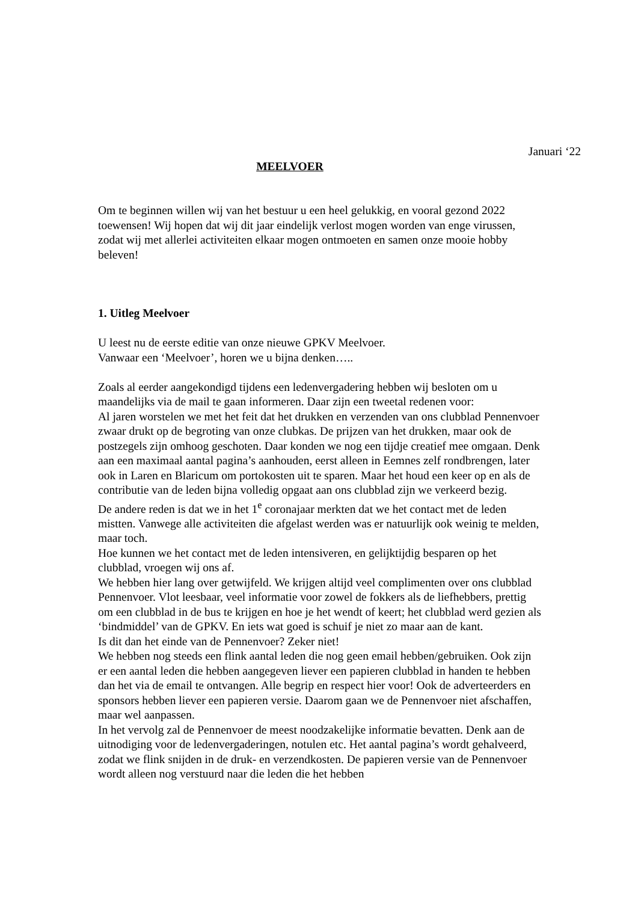Januari ‘22
MEELVOER
Om te beginnen willen wij van het bestuur u een heel gelukkig, en vooral gezond 2022 toewensen! Wij hopen dat wij dit jaar eindelijk verlost mogen worden van enge virussen, zodat wij met allerlei activiteiten elkaar mogen ontmoeten en samen onze mooie hobby beleven!
1. Uitleg Meelvoer
U leest nu de eerste editie van onze nieuwe GPKV Meelvoer.
Vanwaar een ‘Meelvoer’, horen we u bijna denken…..
Zoals al eerder aangekondigd tijdens een ledenvergadering hebben wij besloten om u maandelijks via de mail te gaan informeren. Daar zijn een tweetal redenen voor:
Al jaren worstelen we met het feit dat het drukken en verzenden van ons clubblad Pennenvoer zwaar drukt op de begroting van onze clubkas. De prijzen van het drukken, maar ook de postzegels zijn omhoog geschoten. Daar konden we nog een tijdje creatief mee omgaan. Denk aan een maximaal aantal pagina’s aanhouden, eerst alleen in Eemnes zelf rondbrengen, later ook in Laren en Blaricum om portokosten uit te sparen. Maar het houd een keer op en als de contributie van de leden bijna volledig opgaat aan ons clubblad zijn we verkeerd bezig.
De andere reden is dat we in het 1<sup>e</sup> coronajaar merkten dat we het contact met de leden mistten. Vanwege alle activiteiten die afgelast werden was er natuurlijk ook weinig te melden, maar toch.
Hoe kunnen we het contact met de leden intensiveren, en gelijktijdig besparen op het clubblad, vroegen wij ons af.
We hebben hier lang over getwijfeld. We krijgen altijd veel complimenten over ons clubblad Pennenvoer. Vlot leesbaar, veel informatie voor zowel de fokkers als de liefhebbers, prettig om een clubblad in de bus te krijgen en hoe je het wendt of keert; het clubblad werd gezien als ‘bindmiddel’ van de GPKV. En iets wat goed is schuif je niet zo maar aan de kant.
Is dit dan het einde van de Pennenvoer? Zeker niet!
We hebben nog steeds een flink aantal leden die nog geen email hebben/gebruiken. Ook zijn er een aantal leden die hebben aangegeven liever een papieren clubblad in handen te hebben dan het via de email te ontvangen. Alle begrip en respect hier voor! Ook de adverteerders en sponsors hebben liever een papieren versie. Daarom gaan we de Pennenvoer niet afschaffen, maar wel aanpassen.
In het vervolg zal de Pennenvoer de meest noodzakelijke informatie bevatten. Denk aan de uitnodiging voor de ledenvergaderingen, notulen etc. Het aantal pagina’s wordt gehalveerd, zodat we flink snijden in de druk- en verzendkosten. De papieren versie van de Pennenvoer wordt alleen nog verstuurd naar die leden die het hebben